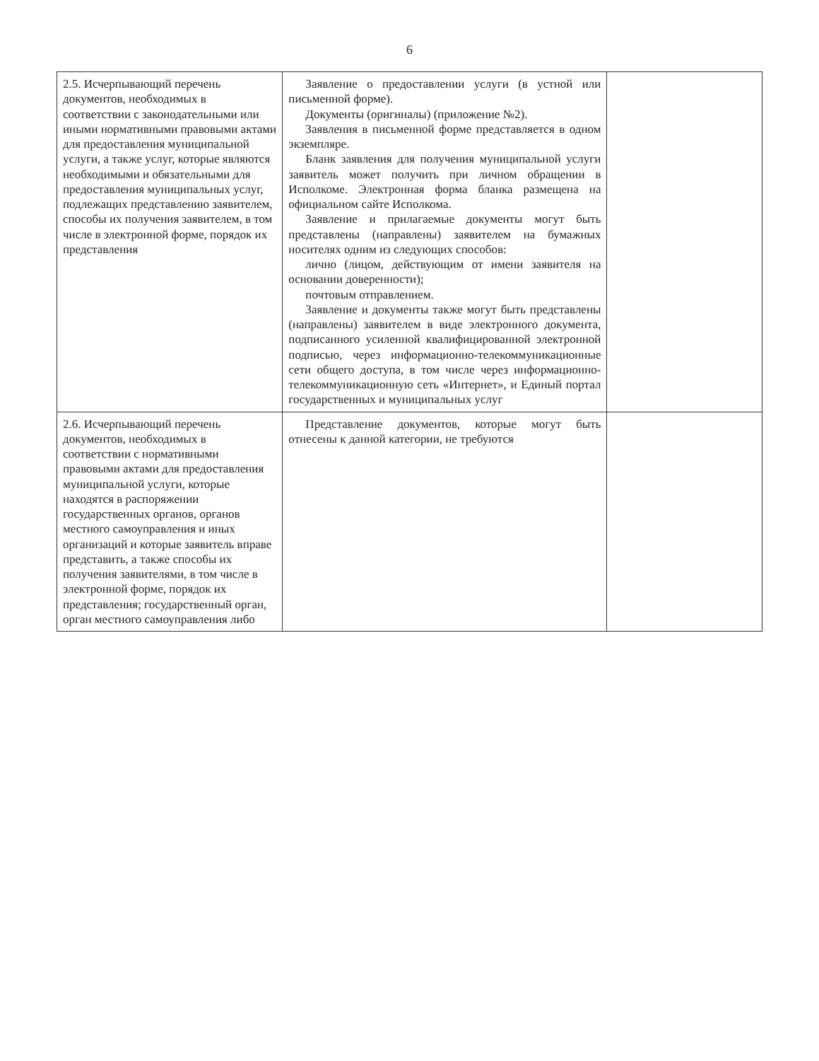6
| 2.5. Исчерпывающий перечень документов, необходимых в соответствии с законодательными или иными нормативными правовыми актами для предоставления муниципальной услуги, а также услуг, которые являются необходимыми и обязательными для предоставления муниципальных услуг, подлежащих представлению заявителем, способы их получения заявителем, в том числе в электронной форме, порядок их представления | Заявление о предоставлении услуги (в устной или письменной форме). Документы (оригиналы) (приложение №2). Заявления в письменной форме представляется в одном экземпляре. Бланк заявления для получения муниципальной услуги заявитель может получить при личном обращении в Исполкоме. Электронная форма бланка размещена на официальном сайте Исполкома. Заявление и прилагаемые документы могут быть представлены (направлены) заявителем на бумажных носителях одним из следующих способов: лично (лицом, действующим от имени заявителя на основании доверенности); почтовым отправлением. Заявление и документы также могут быть представлены (направлены) заявителем в виде электронного документа, подписанного усиленной квалифицированной электронной подписью, через информационно-телекоммуникационные сети общего доступа, в том числе через информационно-телекоммуникационную сеть «Интернет», и Единый портал государственных и муниципальных услуг | |
| 2.6. Исчерпывающий перечень документов, необходимых в соответствии с нормативными правовыми актами для предоставления муниципальной услуги, которые находятся в распоряжении государственных органов, органов местного самоуправления и иных организаций и которые заявитель вправе представить, а также способы их получения заявителями, в том числе в электронной форме, порядок их представления; государственный орган, орган местного самоуправления либо | Представление документов, которые могут быть отнесены к данной категории, не требуются | |